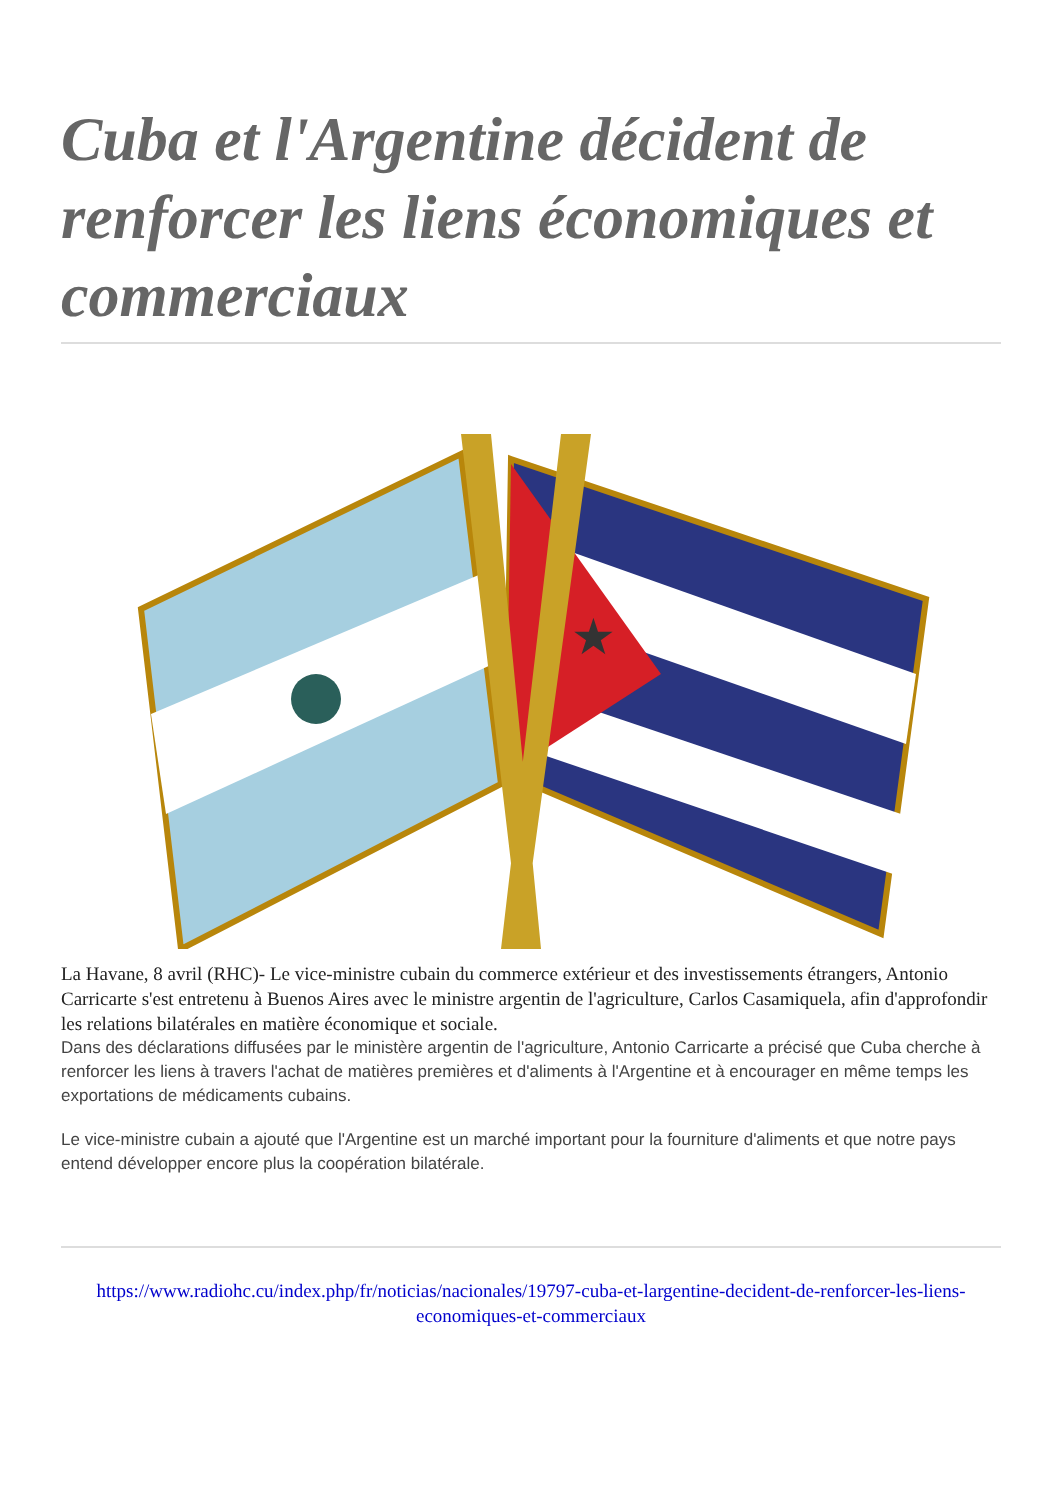Cuba et l'Argentine décident de renforcer les liens économiques et commerciaux
★
La Havane, 8 avril (RHC)- Le vice-ministre cubain du commerce extérieur et des investissements étrangers, Antonio Carricarte s'est entretenu à Buenos Aires avec le ministre argentin de l'agriculture, Carlos Casamiquela, afin d'approfondir les relations bilatérales en matière économique et sociale.
Dans des déclarations diffusées par le ministère argentin de l'agriculture, Antonio Carricarte a précisé que Cuba cherche à renforcer les liens à travers l'achat de matières premières et d'aliments à l'Argentine et à encourager en même temps les exportations de médicaments cubains.
Le vice-ministre cubain a ajouté que l'Argentine est un marché important pour la fourniture d'aliments et que notre pays entend développer encore plus la coopération bilatérale.
https://www.radiohc.cu/index.php/fr/noticias/nacionales/19797-cuba-et-largentine-decident-de-renforcer-les-liens-economiques-et-commerciaux